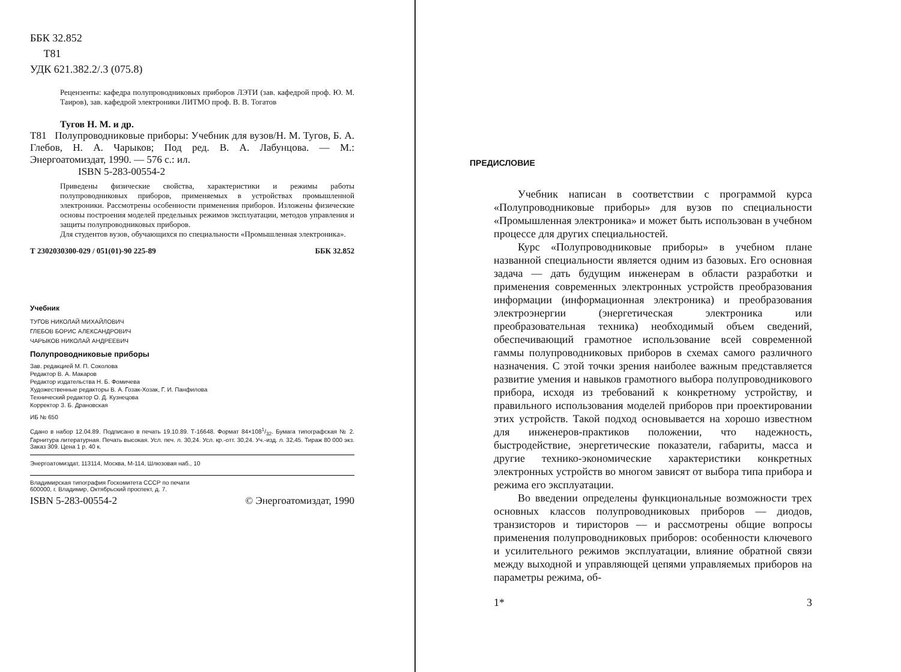ББК 32.852
Т81
УДК 621.382.2/.3 (075.8)
Рецензенты: кафедра полупроводниковых приборов ЛЭТИ (зав. кафедрой проф. Ю. М. Таиров), зав. кафедрой электроники ЛИТМО проф. В. В. Тогатов
Тугов Н. М. и др.
Т81 Полупроводниковые приборы: Учебник для вузов/Н. М. Тугов, Б. А. Глебов, Н. А. Чарыков; Под ред. В. А. Лабунцова. — М.: Энергоатомиздат, 1990. — 576 с.: ил.
ISBN 5-283-00554-2
Приведены физические свойства, характеристики и режимы работы полупроводниковых приборов, применяемых в устройствах промышленной электроники. Рассмотрены особенности применения приборов. Изложены физические основы построения моделей предельных режимов эксплуатации, методов управления и защиты полупроводниковых приборов.
Для студентов вузов, обучающихся по специальности «Промышленная электроника».
Т 2302030300-029 / 051(01)-90 225-89 ББК 32.852
Учебник
ТУГОВ НИКОЛАЙ МИХАЙЛОВИЧ
ГЛЕБОВ БОРИС АЛЕКСАНДРОВИЧ
ЧАРЫКОВ НИКОЛАЙ АНДРЕЕВИЧ
Полупроводниковые приборы
Зав. редакцией М. П. Соколова
Редактор В. А. Макаров
Редактор издательства Н. Б. Фомичева
Художественные редакторы В. А. Гозак-Хозак, Г. И. Панфилова
Технический редактор О. Д. Кузнецова
Корректор З. Б. Драновская
ИБ № 650
Сдано в набор 12.04.89. Подписано в печать 19.10.89. Т-16648. Формат 84×1081/32. Бумага типографская № 2. Гарнитура литературная. Печать высокая. Усл. печ. л. 30,24. Усл. кр.-отт. 30,24. Уч.-изд. л. 32,45. Тираж 80 000 экз. Заказ 309. Цена 1 р. 40 к.
Энергоатомиздат, 113114, Москва, М-114, Шлюзовая наб., 10
Владимирская типография Госкомитета СССР по печати
600000, г. Владимир, Октябрьский проспект, д. 7.
ISBN 5-283-00554-2 © Энергоатомиздат, 1990
ПРЕДИСЛОВИЕ
Учебник написан в соответствии с программой курса «Полупроводниковые приборы» для вузов по специальности «Промышленная электроника» и может быть использован в учебном процессе для других специальностей.
Курс «Полупроводниковые приборы» в учебном плане названной специальности является одним из базовых. Его основная задача — дать будущим инженерам в области разработки и применения современных электронных устройств преобразования информации (информационная электроника) и преобразования электроэнергии (энергетическая электроника или преобразовательная техника) необходимый объем сведений, обеспечивающий грамотное использование всей современной гаммы полупроводниковых приборов в схемах самого различного назначения. С этой точки зрения наиболее важным представляется развитие умения и навыков грамотного выбора полупроводникового прибора, исходя из требований к конкретному устройству, и правильного использования моделей приборов при проектировании этих устройств. Такой подход основывается на хорошо известном для инженеров-практиков положении, что надежность, быстродействие, энергетические показатели, габариты, масса и другие технико-экономические характеристики конкретных электронных устройств во многом зависят от выбора типа прибора и режима его эксплуатации.
Во введении определены функциональные возможности трех основных классов полупроводниковых приборов — диодов, транзисторов и тиристоров — и рассмотрены общие вопросы применения полупроводниковых приборов: особенности ключевого и усилительного режимов эксплуатации, влияние обратной связи между выходной и управляющей цепями управляемых приборов на параметры режима, об-
1* 3